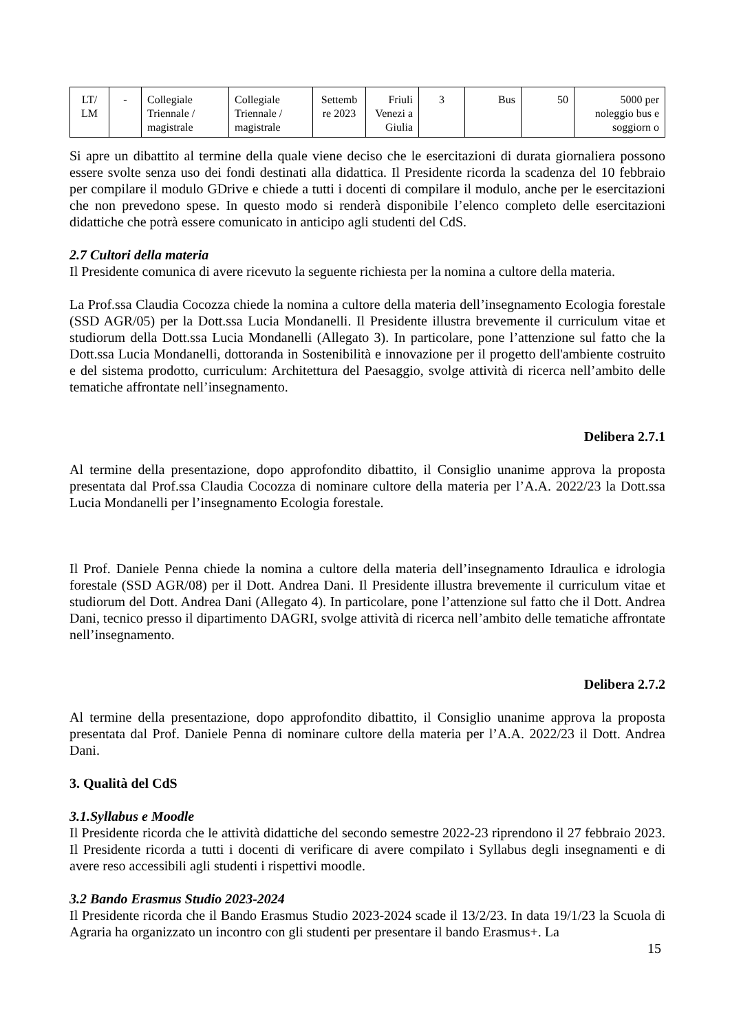| LT/ LM | - | Collegiale Triennale / magistrale | Collegiale Triennale / magistrale | Settemb re 2023 | Friuli Venezi a Giulia | 3 | Bus | 50 | 5000 per noleggio bus e soggiorn o |
Si apre un dibattito al termine della quale viene deciso che le esercitazioni di durata giornaliera possono essere svolte senza uso dei fondi destinati alla didattica. Il Presidente ricorda la scadenza del 10 febbraio per compilare il modulo GDrive e chiede a tutti i docenti di compilare il modulo, anche per le esercitazioni che non prevedono spese. In questo modo si renderà disponibile l’elenco completo delle esercitazioni didattiche che potrà essere comunicato in anticipo agli studenti del CdS.
2.7 Cultori della materia
Il Presidente comunica di avere ricevuto la seguente richiesta per la nomina a cultore della materia.
La Prof.ssa Claudia Cocozza chiede la nomina a cultore della materia dell’insegnamento Ecologia forestale (SSD AGR/05) per la Dott.ssa Lucia Mondanelli. Il Presidente illustra brevemente il curriculum vitae et studiorum della Dott.ssa Lucia Mondanelli (Allegato 3). In particolare, pone l’attenzione sul fatto che la Dott.ssa Lucia Mondanelli, dottoranda in Sostenibilità e innovazione per il progetto dell'ambiente costruito e del sistema prodotto, curriculum: Architettura del Paesaggio, svolge attività di ricerca nell’ambito delle tematiche affrontate nell’insegnamento.
Delibera 2.7.1
Al termine della presentazione, dopo approfondito dibattito, il Consiglio unanime approva la proposta presentata dal Prof.ssa Claudia Cocozza di nominare cultore della materia per l’A.A. 2022/23 la Dott.ssa Lucia Mondanelli per l’insegnamento Ecologia forestale.
Il Prof. Daniele Penna chiede la nomina a cultore della materia dell’insegnamento Idraulica e idrologia forestale (SSD AGR/08) per il Dott. Andrea Dani. Il Presidente illustra brevemente il curriculum vitae et studiorum del Dott. Andrea Dani (Allegato 4). In particolare, pone l’attenzione sul fatto che il Dott. Andrea Dani, tecnico presso il dipartimento DAGRI, svolge attività di ricerca nell’ambito delle tematiche affrontate nell’insegnamento.
Delibera 2.7.2
Al termine della presentazione, dopo approfondito dibattito, il Consiglio unanime approva la proposta presentata dal Prof. Daniele Penna di nominare cultore della materia per l’A.A. 2022/23 il Dott. Andrea Dani.
3. Qualità del CdS
3.1.Syllabus e Moodle
Il Presidente ricorda che le attività didattiche del secondo semestre 2022-23 riprendono il 27 febbraio 2023. Il Presidente ricorda a tutti i docenti di verificare di avere compilato i Syllabus degli insegnamenti e di avere reso accessibili agli studenti i rispettivi moodle.
3.2 Bando Erasmus Studio 2023-2024
Il Presidente ricorda che il Bando Erasmus Studio 2023-2024 scade il 13/2/23. In data 19/1/23 la Scuola di Agraria ha organizzato un incontro con gli studenti per presentare il bando Erasmus+. La
15